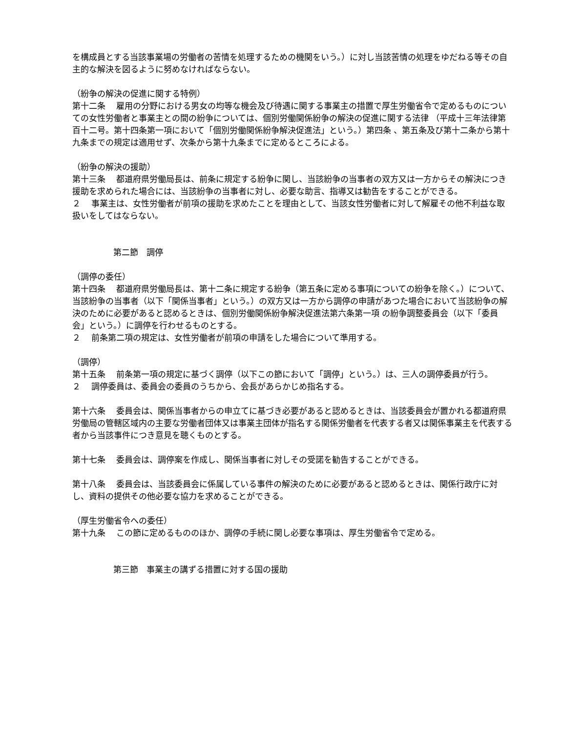を構成員とする当該事業場の労働者の苦情を処理するための機関をいう。）に対し当該苦情の処理をゆだねる等その自主的な解決を図るように努めなければならない。
（紛争の解決の促進に関する特例）
第十二条　 雇用の分野における男女の均等な機会及び待遇に関する事業主の措置で厚生労働省令で定めるものについての女性労働者と事業主との間の紛争については、個別労働関係紛争の解決の促進に関する法律 （平成十三年法律第百十二号。第十四条第一項において「個別労働関係紛争解決促進法」という。）第四条 、第五条及び第十二条から第十九条までの規定は適用せず、次条から第十九条までに定めるところによる。
（紛争の解決の援助）
第十三条　 都道府県労働局長は、前条に規定する紛争に関し、当該紛争の当事者の双方又は一方からその解決につき援助を求められた場合には、当該紛争の当事者に対し、必要な助言、指導又は勧告をすることができる。
２　 事業主は、女性労働者が前項の援助を求めたことを理由として、当該女性労働者に対して解雇その他不利益な取扱いをしてはならない。
第二節　調停
（調停の委任）
第十四条　 都道府県労働局長は、第十二条に規定する紛争（第五条に定める事項についての紛争を除く。）について、当該紛争の当事者（以下「関係当事者」という。）の双方又は一方から調停の申請があつた場合において当該紛争の解決のために必要があると認めるときは、個別労働関係紛争解決促進法第六条第一項 の紛争調整委員会（以下「委員会」という。）に調停を行わせるものとする。
２　 前条第二項の規定は、女性労働者が前項の申請をした場合について準用する。
（調停）
第十五条　 前条第一項の規定に基づく調停（以下この節において「調停」という。）は、三人の調停委員が行う。
２　 調停委員は、委員会の委員のうちから、会長があらかじめ指名する。
第十六条　 委員会は、関係当事者からの申立てに基づき必要があると認めるときは、当該委員会が置かれる都道府県労働局の管轄区域内の主要な労働者団体又は事業主団体が指名する関係労働者を代表する者又は関係事業主を代表する者から当該事件につき意見を聴くものとする。
第十七条　 委員会は、調停案を作成し、関係当事者に対しその受諾を勧告することができる。
第十八条　 委員会は、当該委員会に係属している事件の解決のために必要があると認めるときは、関係行政庁に対し、資料の提供その他必要な協力を求めることができる。
（厚生労働省令への委任）
第十九条　 この節に定めるもののほか、調停の手続に関し必要な事項は、厚生労働省令で定める。
第三節　事業主の講ずる措置に対する国の援助